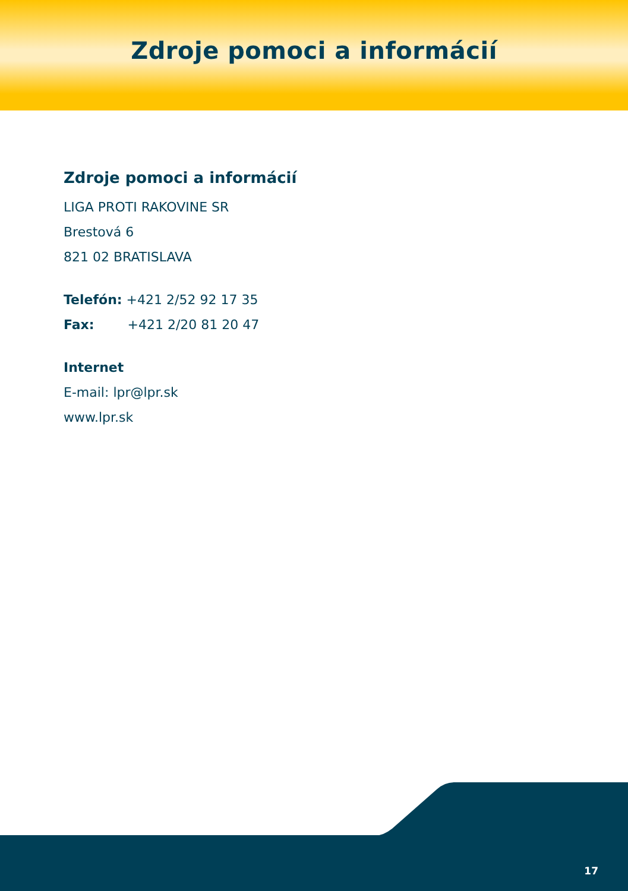Zdroje pomoci a informácií
Zdroje pomoci a informácií
LIGA PROTI RAKOVINE SR
Brestová 6
821 02 BRATISLAVA
Telefón: +421 2/52 92 17 35
Fax: +421 2/20 81 20 47
Internet
E-mail: lpr@lpr.sk
www.lpr.sk
17